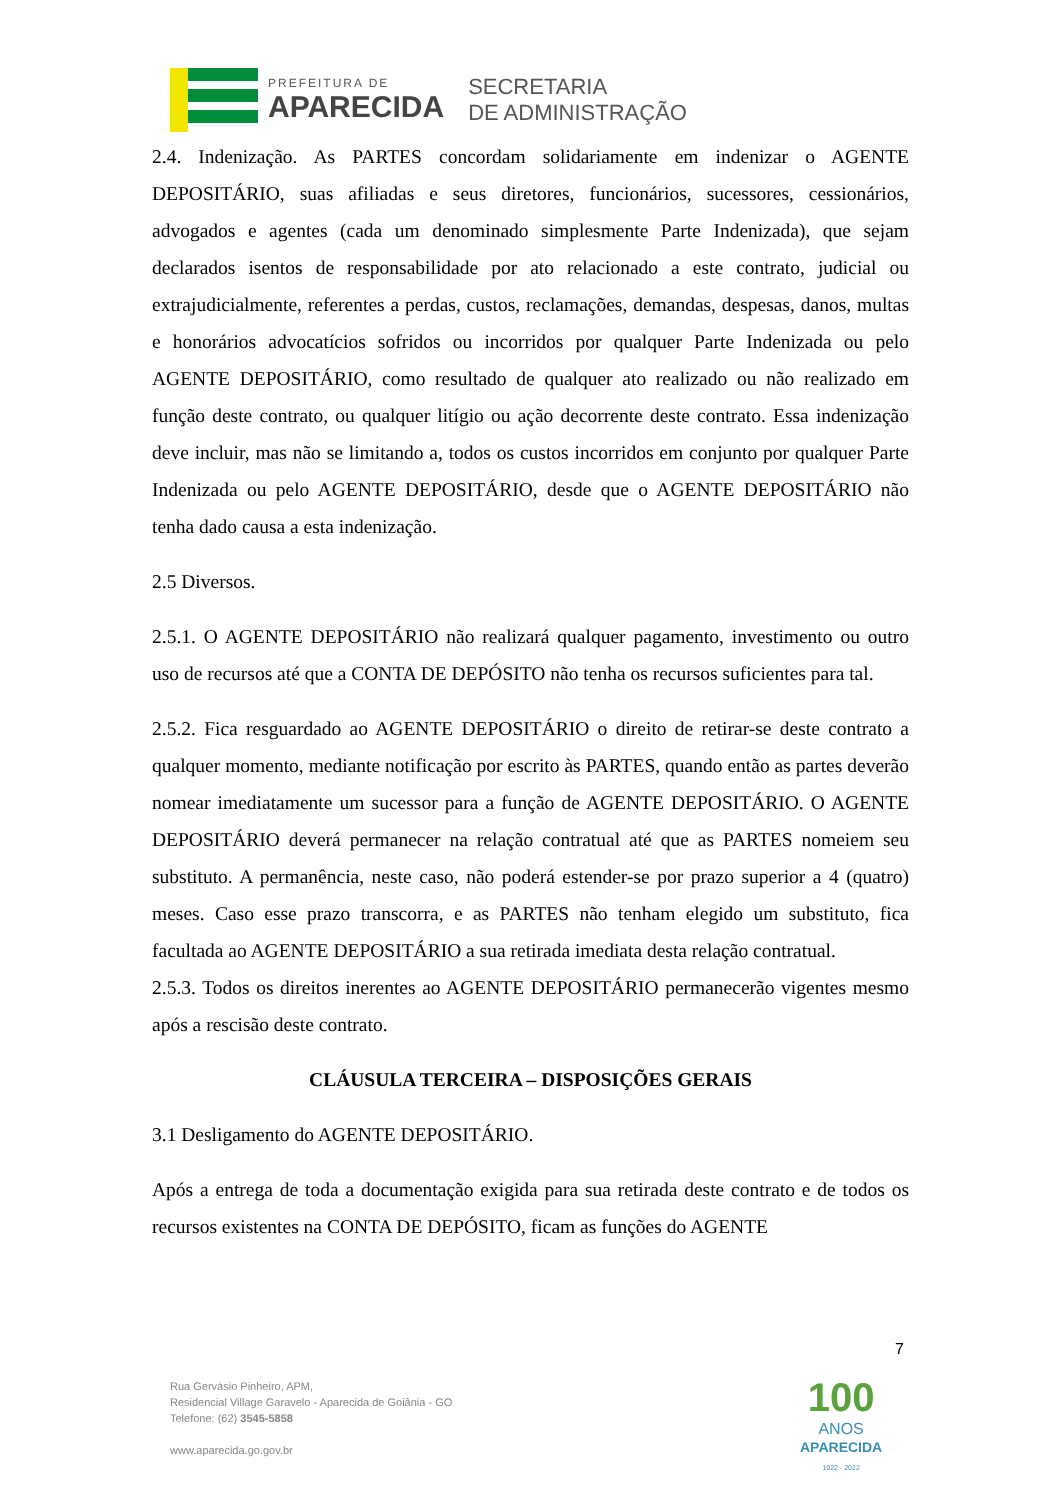PREFEITURA DE
APARECIDA
SECRETARIA
DE ADMINISTRAÇÃO
2.4. Indenização. As PARTES concordam solidariamente em indenizar o AGENTE DEPOSITÁRIO, suas afiliadas e seus diretores, funcionários, sucessores, cessionários, advogados e agentes (cada um denominado simplesmente Parte Indenizada), que sejam declarados isentos de responsabilidade por ato relacionado a este contrato, judicial ou extrajudicialmente, referentes a perdas, custos, reclamações, demandas, despesas, danos, multas e honorários advocatícios sofridos ou incorridos por qualquer Parte Indenizada ou pelo AGENTE DEPOSITÁRIO, como resultado de qualquer ato realizado ou não realizado em função deste contrato, ou qualquer litígio ou ação decorrente deste contrato. Essa indenização deve incluir, mas não se limitando a, todos os custos incorridos em conjunto por qualquer Parte Indenizada ou pelo AGENTE DEPOSITÁRIO, desde que o AGENTE DEPOSITÁRIO não tenha dado causa a esta indenização.
2.5 Diversos.
2.5.1. O AGENTE DEPOSITÁRIO não realizará qualquer pagamento, investimento ou outro uso de recursos até que a CONTA DE DEPÓSITO não tenha os recursos suficientes para tal.
2.5.2. Fica resguardado ao AGENTE DEPOSITÁRIO o direito de retirar-se deste contrato a qualquer momento, mediante notificação por escrito às PARTES, quando então as partes deverão nomear imediatamente um sucessor para a função de AGENTE DEPOSITÁRIO. O AGENTE DEPOSITÁRIO deverá permanecer na relação contratual até que as PARTES nomeiem seu substituto. A permanência, neste caso, não poderá estender-se por prazo superior a 4 (quatro) meses. Caso esse prazo transcorra, e as PARTES não tenham elegido um substituto, fica facultada ao AGENTE DEPOSITÁRIO a sua retirada imediata desta relação contratual.
2.5.3. Todos os direitos inerentes ao AGENTE DEPOSITÁRIO permanecerão vigentes mesmo após a rescisão deste contrato.
CLÁUSULA TERCEIRA – DISPOSIÇÕES GERAIS
3.1 Desligamento do AGENTE DEPOSITÁRIO.
Após a entrega de toda a documentação exigida para sua retirada deste contrato e de todos os recursos existentes na CONTA DE DEPÓSITO, ficam as funções do AGENTE
7
Rua Gervásio Pinheiro, APM,
Residencial Village Garavelo - Aparecida de Goiânia - GO
Telefone: (62) 3545-5858
www.aparecida.go.gov.br
100
ANOS
APARECIDA
1922 - 2022